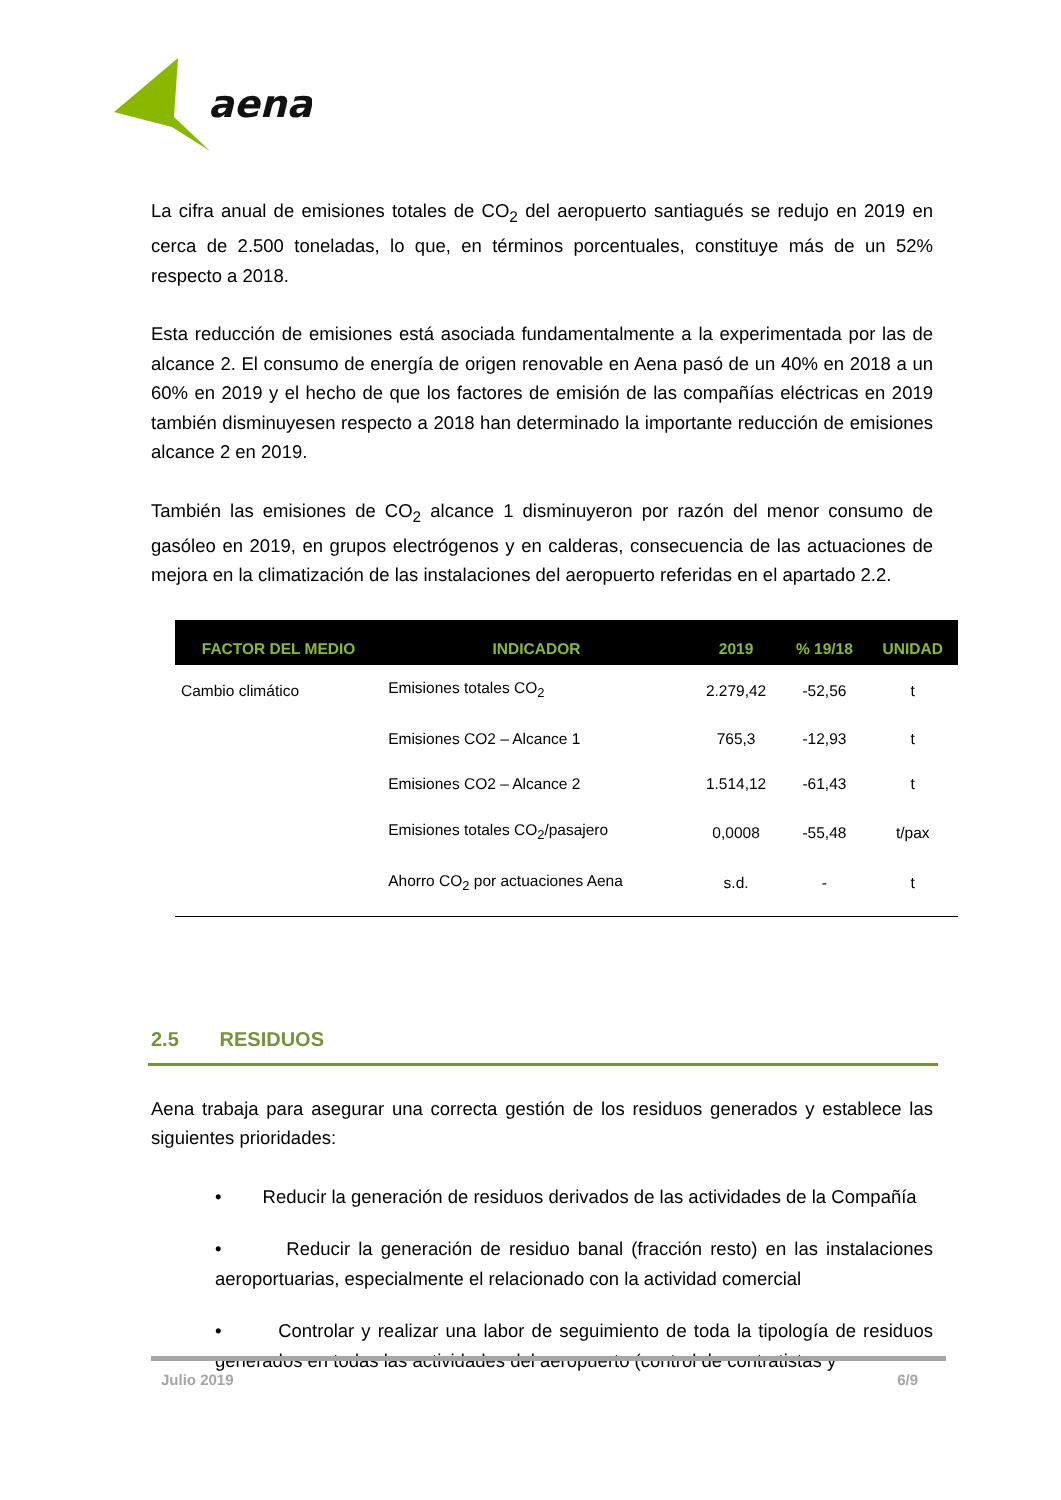aena
La cifra anual de emisiones totales de CO<sub>2</sub> del aeropuerto santiagués se redujo en 2019 en cerca de 2.500 toneladas, lo que, en términos porcentuales, constituye más de un 52% respecto a 2018.
Esta reducción de emisiones está asociada fundamentalmente a la experimentada por las de alcance 2. El consumo de energía de origen renovable en Aena pasó de un 40% en 2018 a un 60% en 2019 y el hecho de que los factores de emisión de las compañías eléctricas en 2019 también disminuyesen respecto a 2018 han determinado la importante reducción de emisiones alcance 2 en 2019.
También las emisiones de CO<sub>2</sub> alcance 1 disminuyeron por razón del menor consumo de gasóleo en 2019, en grupos electrógenos y en calderas, consecuencia de las actuaciones de mejora en la climatización de las instalaciones del aeropuerto referidas en el apartado 2.2.
| FACTOR DEL MEDIO | INDICADOR | 2019 | % 19/18 | UNIDAD |
| --- | --- | --- | --- | --- |
| Cambio climático | Emisiones totales CO<sub>2</sub> | 2.279,42 | -52,56 | t |
| | Emisiones CO2 – Alcance 1 | 765,3 | -12,93 | t |
| | Emisiones CO2 – Alcance 2 | 1.514,12 | -61,43 | t |
| | Emisiones totales CO<sub>2</sub>/pasajero | 0,0008 | -55,48 | t/pax |
| | Ahorro CO<sub>2</sub> por actuaciones Aena | s.d. | - | t |
2.5 RESIDUOS
Aena trabaja para asegurar una correcta gestión de los residuos generados y establece las siguientes prioridades:
• Reducir la generación de residuos derivados de las actividades de la Compañía
• Reducir la generación de residuo banal (fracción resto) en las instalaciones aeroportuarias, especialmente el relacionado con la actividad comercial
• Controlar y realizar una labor de seguimiento de toda la tipología de residuos generados en todas las actividades del aeropuerto (control de contratistas y
Julio 2019 6/9